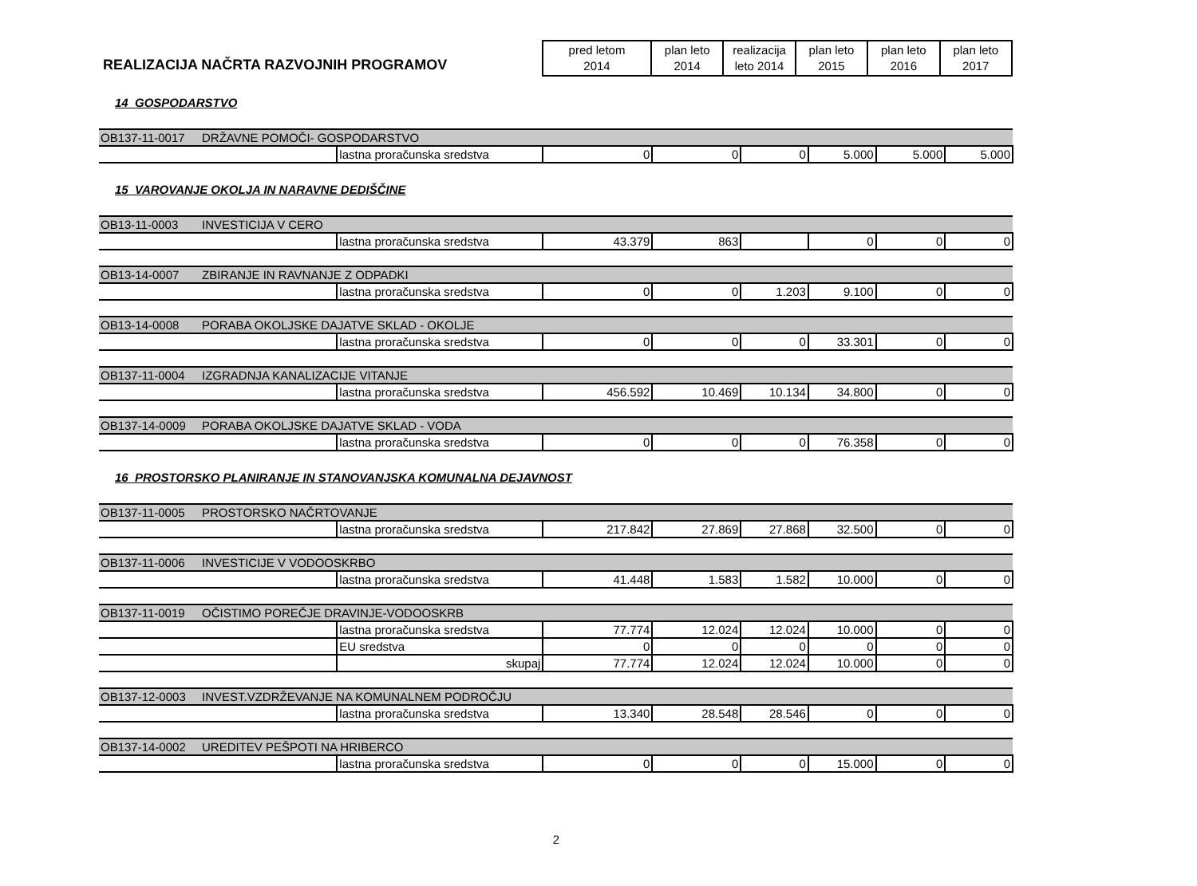REALIZACIJA NAČRTA RAZVOJNIH PROGRAMOV
| pred letom 2014 | plan leto 2014 | realizacija leto 2014 | plan leto 2015 | plan leto 2016 | plan leto 2017 |
14 GOSPODARSTVO
| OB137-11-0017 | DRŽAVNE POMOČI- GOSPODARSTVO | | | | | | | |
| | | lastna proračunska sredstva | 0 | 0 | 0 | 5.000 | 5.000 | 5.000 |
15 VAROVANJE OKOLJA IN NARAVNE DEDIŠČINE
| OB13-11-0003 | INVESTICIJA V CERO | | | | | | | |
| | | lastna proračunska sredstva | 43.379 | 863 | | 0 | 0 | 0 |
| OB13-14-0007 | ZBIRANJE IN RAVNANJE Z ODPADKI | | | | | | | |
| | | lastna proračunska sredstva | 0 | 0 | 1.203 | 9.100 | 0 | 0 |
| OB13-14-0008 | PORABA OKOLJSKE DAJATVE SKLAD - OKOLJE | | | | | | | |
| | | lastna proračunska sredstva | 0 | 0 | 0 | 33.301 | 0 | 0 |
| OB137-11-0004 | IZGRADNJA KANALIZACIJE VITANJE | | | | | | | |
| | | lastna proračunska sredstva | 456.592 | 10.469 | 10.134 | 34.800 | 0 | 0 |
| OB137-14-0009 | PORABA OKOLJSKE DAJATVE SKLAD - VODA | | | | | | | |
| | | lastna proračunska sredstva | 0 | 0 | 0 | 76.358 | 0 | 0 |
16 PROSTORSKO PLANIRANJE IN STANOVANJSKA KOMUNALNA DEJAVNOST
| OB137-11-0005 | PROSTORSKO NAČRTOVANJE | | | | | | | |
| | | lastna proračunska sredstva | 217.842 | 27.869 | 27.868 | 32.500 | 0 | 0 |
| OB137-11-0006 | INVESTICIJE V VODOOSKRBO | | | | | | | |
| | | lastna proračunska sredstva | 41.448 | 1.583 | 1.582 | 10.000 | 0 | 0 |
| OB137-11-0019 | OČISTIMO POREČJE DRAVINJE-VODOOSKRB | | | | | | | |
| | | lastna proračunska sredstva | 77.774 | 12.024 | 12.024 | 10.000 | 0 | 0 |
| | | EU sredstva | 0 | 0 | 0 | 0 | 0 | 0 |
| | | skupaj | 77.774 | 12.024 | 12.024 | 10.000 | 0 | 0 |
| OB137-12-0003 | INVEST.VZDRŽEVANJE NA KOMUNALNEM PODROČJU | | | | | | | |
| | | lastna proračunska sredstva | 13.340 | 28.548 | 28.546 | 0 | 0 | 0 |
| OB137-14-0002 | UREDITEV PEŠPOTI NA HRIBERCO | | | | | | | |
| | | lastna proračunska sredstva | 0 | 0 | 0 | 15.000 | 0 | 0 |
2